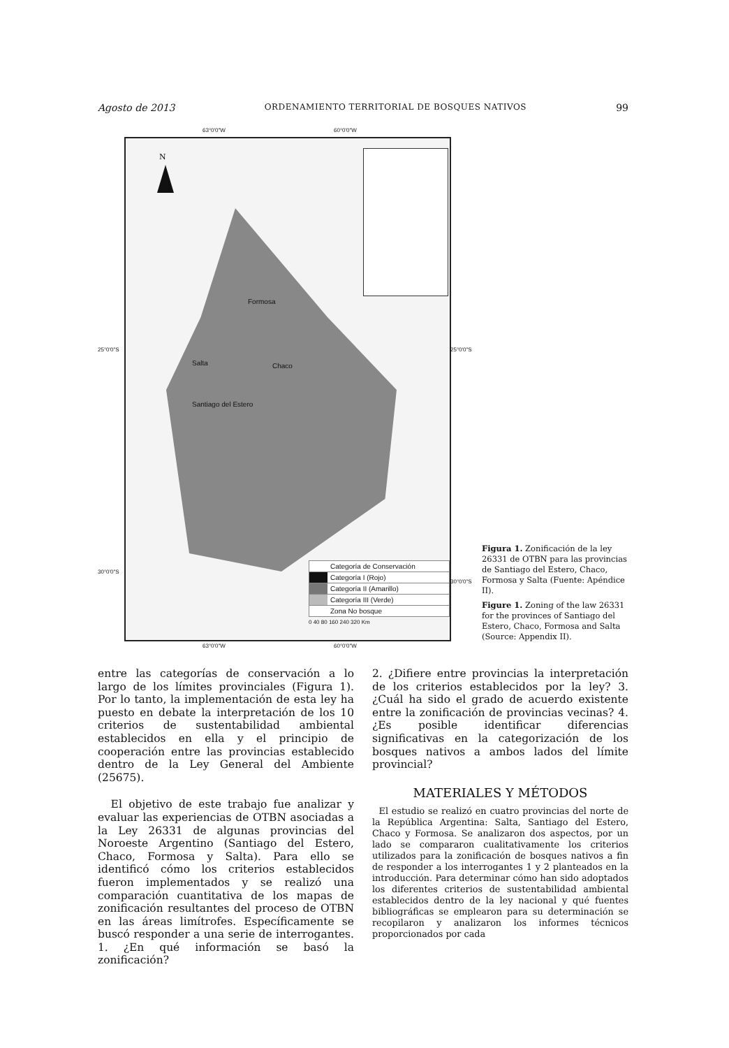Agosto de 2013 ORDENAMIENTO TERRITORIAL DE BOSQUES NATIVOS 99
63°0'0"W 60°0'0"W
N
Formosa
Salta Chaco
Santiago del Estero
Categoría de Conservación
Categoría I (Rojo)
Categoría II (Amarillo)
Categoría III (Verde)
Zona No bosque
0 40 80 160 240 320 Km
25°0'0"S 25°0'0"S
30°0'0"S
30°0'0"S
63°0'0"W 60°0'0"W
Figura 1. Zonificación de la ley 26331 de OTBN para las provincias de Santiago del Estero, Chaco, Formosa y Salta (Fuente: Apéndice II).
Figure 1. Zoning of the law 26331 for the provinces of Santiago del Estero, Chaco, Formosa and Salta (Source: Appendix II).
entre las categorías de conservación a lo largo de los límites provinciales (Figura 1). Por lo tanto, la implementación de esta ley ha puesto en debate la interpretación de los 10 criterios de sustentabilidad ambiental establecidos en ella y el principio de cooperación entre las provincias establecido dentro de la Ley General del Ambiente (25675).
El objetivo de este trabajo fue analizar y evaluar las experiencias de OTBN asociadas a la Ley 26331 de algunas provincias del Noroeste Argentino (Santiago del Estero, Chaco, Formosa y Salta). Para ello se identificó cómo los criterios establecidos fueron implementados y se realizó una comparación cuantitativa de los mapas de zonificación resultantes del proceso de OTBN en las áreas limítrofes. Específicamente se buscó responder a una serie de interrogantes. 1. ¿En qué información se basó la zonificación?
2. ¿Difiere entre provincias la interpretación de los criterios establecidos por la ley? 3. ¿Cuál ha sido el grado de acuerdo existente entre la zonificación de provincias vecinas? 4. ¿Es posible identificar diferencias significativas en la categorización de los bosques nativos a ambos lados del límite provincial?
MATERIALES Y MÉTODOS
El estudio se realizó en cuatro provincias del norte de la República Argentina: Salta, Santiago del Estero, Chaco y Formosa. Se analizaron dos aspectos, por un lado se compararon cualitativamente los criterios utilizados para la zonificación de bosques nativos a fin de responder a los interrogantes 1 y 2 planteados en la introducción. Para determinar cómo han sido adoptados los diferentes criterios de sustentabilidad ambiental establecidos dentro de la ley nacional y qué fuentes bibliográficas se emplearon para su determinación se recopilaron y analizaron los informes técnicos proporcionados por cada